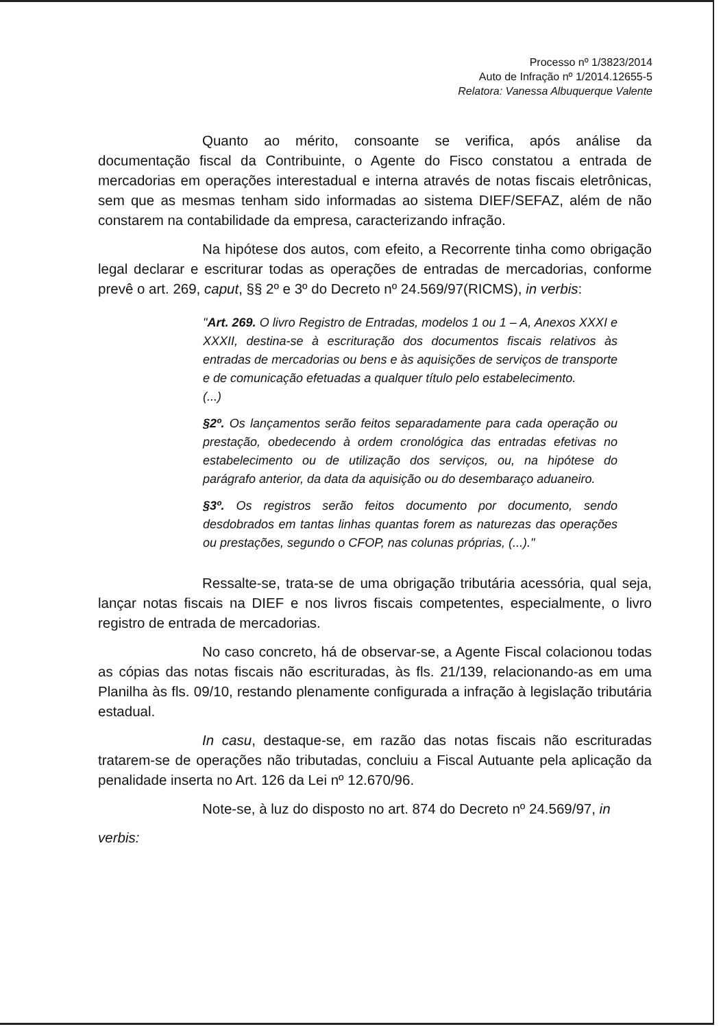Processo nº 1/3823/2014
Auto de Infração nº 1/2014.12655-5
Relatora: Vanessa Albuquerque Valente
Quanto ao mérito, consoante se verifica, após análise da documentação fiscal da Contribuinte, o Agente do Fisco constatou a entrada de mercadorias em operações interestadual e interna através de notas fiscais eletrônicas, sem que as mesmas tenham sido informadas ao sistema DIEF/SEFAZ, além de não constarem na contabilidade da empresa, caracterizando infração.
Na hipótese dos autos, com efeito, a Recorrente tinha como obrigação legal declarar e escriturar todas as operações de entradas de mercadorias, conforme prevê o art. 269, caput, §§ 2º e 3º do Decreto nº 24.569/97(RICMS), in verbis:
"Art. 269. O livro Registro de Entradas, modelos 1 ou 1 – A, Anexos XXXI e XXXII, destina-se à escrituração dos documentos fiscais relativos às entradas de mercadorias ou bens e às aquisições de serviços de transporte e de comunicação efetuadas a qualquer título pelo estabelecimento.
(...)
§2º. Os lançamentos serão feitos separadamente para cada operação ou prestação, obedecendo à ordem cronológica das entradas efetivas no estabelecimento ou de utilização dos serviços, ou, na hipótese do parágrafo anterior, da data da aquisição ou do desembaraço aduaneiro.
§3º. Os registros serão feitos documento por documento, sendo desdobrados em tantas linhas quantas forem as naturezas das operações ou prestações, segundo o CFOP, nas colunas próprias, (...)."
Ressalte-se, trata-se de uma obrigação tributária acessória, qual seja, lançar notas fiscais na DIEF e nos livros fiscais competentes, especialmente, o livro registro de entrada de mercadorias.
No caso concreto, há de observar-se, a Agente Fiscal colacionou todas as cópias das notas fiscais não escrituradas, às fls. 21/139, relacionando-as em uma Planilha às fls. 09/10, restando plenamente configurada a infração à legislação tributária estadual.
In casu, destaque-se, em razão das notas fiscais não escrituradas tratarem-se de operações não tributadas, concluiu a Fiscal Autuante pela aplicação da penalidade inserta no Art. 126 da Lei nº 12.670/96.
Note-se, à luz do disposto no art. 874 do Decreto nº 24.569/97, in
verbis: